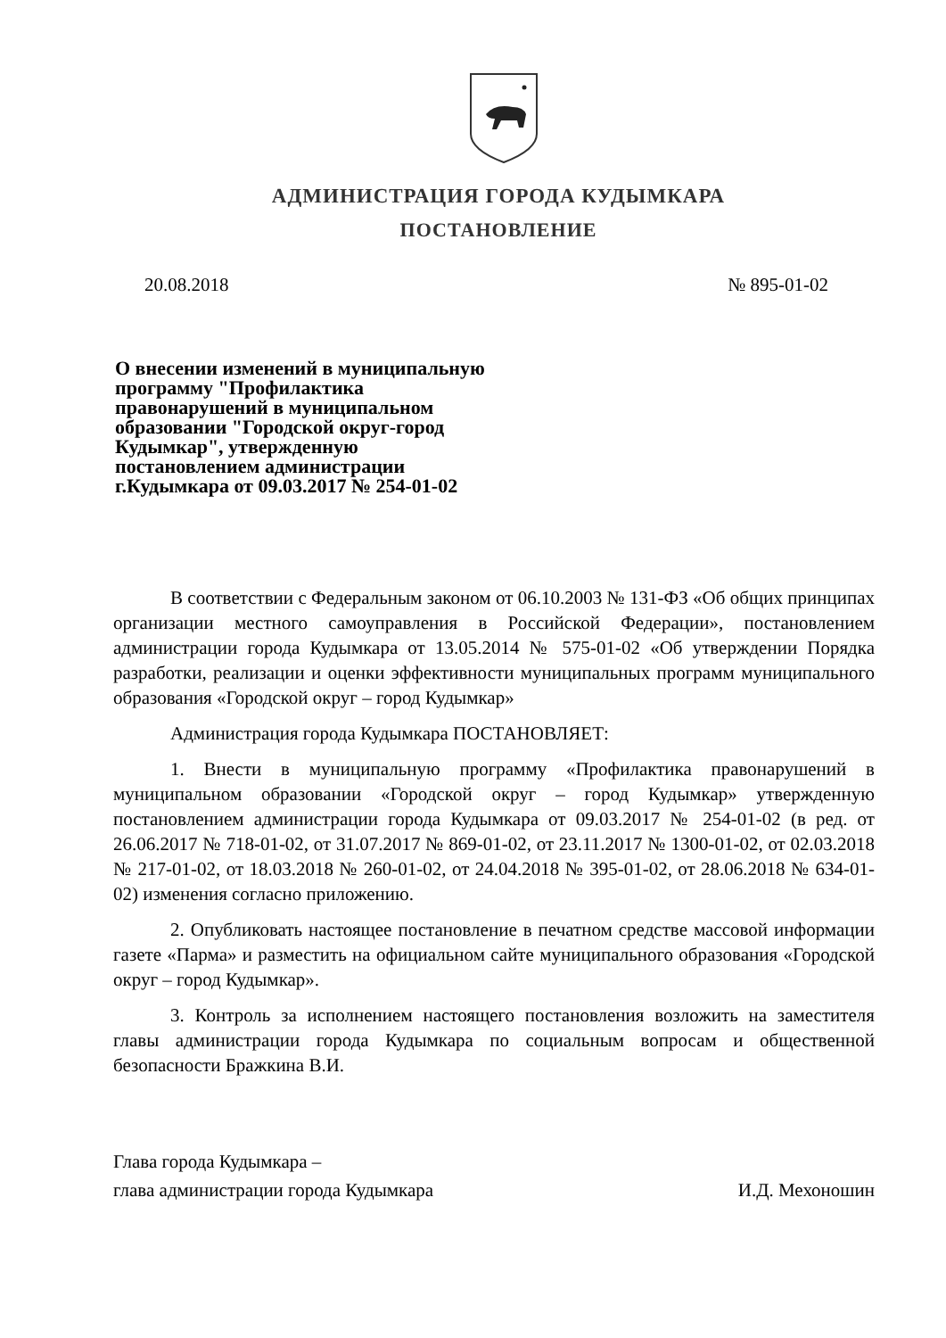АДМИНИСТРАЦИЯ ГОРОДА КУДЫМКАРА
ПОСТАНОВЛЕНИЕ
20.08.2018 № 895-01-02
О внесении изменений в муниципальную программу "Профилактика правонарушений в муниципальном образовании "Городской округ-город Кудымкар", утвержденную постановлением администрации г.Кудымкара от 09.03.2017 № 254-01-02
В соответствии с Федеральным законом от 06.10.2003 № 131-ФЗ «Об общих принципах организации местного самоуправления в Российской Федерации», постановлением администрации города Кудымкара от 13.05.2014 № 575-01-02 «Об утверждении Порядка разработки, реализации и оценки эффективности муниципальных программ муниципального образования «Городской округ – город Кудымкар»
Администрация города Кудымкара ПОСТАНОВЛЯЕТ:
1. Внести в муниципальную программу «Профилактика правонарушений в муниципальном образовании «Городской округ – город Кудымкар» утвержденную постановлением администрации города Кудымкара от 09.03.2017 № 254-01-02 (в ред. от 26.06.2017 № 718-01-02, от 31.07.2017 № 869-01-02, от 23.11.2017 № 1300-01-02, от 02.03.2018 № 217-01-02, от 18.03.2018 № 260-01-02, от 24.04.2018 № 395-01-02, от 28.06.2018 № 634-01-02) изменения согласно приложению.
2. Опубликовать настоящее постановление в печатном средстве массовой информации газете «Парма» и разместить на официальном сайте муниципального образования «Городской округ – город Кудымкар».
3. Контроль за исполнением настоящего постановления возложить на заместителя главы администрации города Кудымкара по социальным вопросам и общественной безопасности Бражкина В.И.
Глава города Кудымкара –
глава администрации города Кудымкара
И.Д. Мехоношин